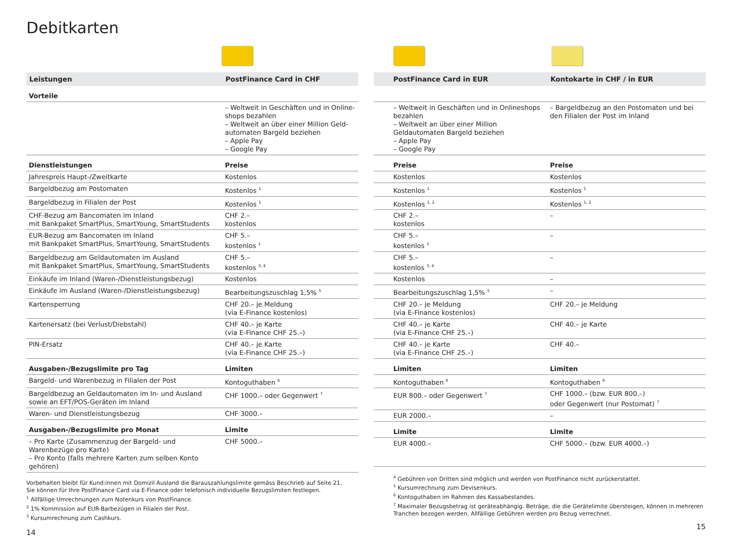Debitkarten
| Leistungen | PostFinance Card in CHF |
| --- | --- |
| Vorteile | |
| | – Weltweit in Geschäften und in Online­shops bezahlen – Weltweit an über einer Million Geld­automaten Bargeld beziehen – Apple Pay – Google Pay |
| Dienstleistungen | Preise |
| Jahrespreis Haupt-/Zweitkarte | Kostenlos |
| Bargeldbezug am Postomaten | Kostenlos <sup>1</sup> |
| Bargeldbezug in Filialen der Post | Kostenlos <sup>1</sup> |
| CHF-Bezug am Bancomaten im Inland mit Bankpaket SmartPlus, SmartYoung, SmartStudents | CHF 2.– kostenlos |
| EUR-Bezug am Bancomaten im Inland mit Bankpaket SmartPlus, SmartYoung, SmartStudents | CHF 5.– kostenlos <sup>1</sup> |
| Bargeldbezug am Geldautomaten im Ausland mit Bankpaket SmartPlus, SmartYoung, SmartStudents | CHF 5.– kostenlos <sup>3, 4</sup> |
| Einkäufe im Inland (Waren-/Dienstleistungsbezug) | Kostenlos |
| Einkäufe im Ausland (Waren-/Dienstleistungsbezug) | Bearbeitungszuschlag 1,5% <sup>5</sup> |
| Kartensperrung | CHF 20.– je Meldung (via E-Finance kostenlos) |
| Kartenersatz (bei Verlust/Diebstahl) | CHF 40.– je Karte (via E-Finance CHF 25.–) |
| PIN-Ersatz | CHF 40.– je Karte (via E-Finance CHF 25.–) |
| Ausgaben-/Bezugslimite pro Tag | Limiten |
| Bargeld- und Warenbezug in Filialen der Post | Kontoguthaben <sup>6</sup> |
| Bargeldbezug an Geldautomaten im In- und Ausland sowie an EFT/POS-Geräten im Inland | CHF 1000.– oder Gegenwert <sup>7</sup> |
| Waren- und Dienstleistungsbezug | CHF 3000.– |
| Ausgaben-/Bezugslimite pro Monat | Limite |
| – Pro Karte (Zusammenzug der Bargeld- und Warenbezüge pro Karte) – Pro Konto (falls mehrere Karten zum selben Konto gehören) | CHF 5000.– |
Vorbehalten bleibt für Kund:innen mit Domizil Ausland die Barauszahlungslimite gemäss Beschrieb auf Seite 21.
Sie können für Ihre PostFinance Card via E-Finance oder telefonisch individuelle Bezugslimiten festlegen.
<sup>1</sup> Allfällige Umrechnungen zum Notenkurs von PostFinance.
<sup>2</sup> 1% Kommission auf EUR-Barbezügen in Filialen der Post.
<sup>3</sup> Kursumrechnung zum Cashkurs.
14
| PostFinance Card in EUR | Kontokarte in CHF / in EUR |
| --- | --- |
| – Weltweit in Geschäften und in Onlineshops bezahlen – Weltweit an über einer Million Geldautomaten Bargeld beziehen – Apple Pay – Google Pay | – Bargeldbezug an den Postomaten und bei den Filialen der Post im Inland |
| Preise | Preise |
| Kostenlos | Kostenlos |
| Kostenlos <sup>1</sup> | Kostenlos <sup>1</sup> |
| Kostenlos <sup>1, 2</sup> | Kostenlos <sup>1, 2</sup> |
| CHF 2.– kostenlos | – |
| CHF 5.– kostenlos <sup>1</sup> | – |
| CHF 5.– kostenlos <sup>3, 4</sup> | – |
| Kostenlos | – |
| Bearbeitungszuschlag 1,5% <sup>5</sup> | – |
| CHF 20.– je Meldung (via E-Finance kostenlos) | CHF 20.– je Meldung |
| CHF 40.– je Karte (via E-Finance CHF 25.–) | CHF 40.– je Karte |
| CHF 40.– je Karte (via E-Finance CHF 25.–) | CHF 40.– |
| Limiten | Limiten |
| Kontoguthaben <sup>6</sup> | Kontoguthaben <sup>6</sup> |
| EUR 800.– oder Gegenwert <sup>7</sup> | CHF 1000.– (bzw. EUR 800.–) oder Gegenwert (nur Postomat) <sup>7</sup> |
| EUR 2000.– | – |
| Limite | Limite |
| EUR 4000.– | CHF 5000.– (bzw. EUR 4000.–) |
<sup>4</sup> Gebühren von Dritten sind möglich und werden von PostFinance nicht zurückerstattet.
<sup>5</sup> Kursumrechnung zum Devisenkurs.
<sup>6</sup> Kontoguthaben im Rahmen des Kassabestandes.
<sup>7</sup> Maximaler Bezugsbetrag ist geräteabhängig. Beträge, die die Gerätelimite übersteigen, können in mehreren Tranchen bezogen werden. Allfällige Gebühren werden pro Bezug verrechnet.
15